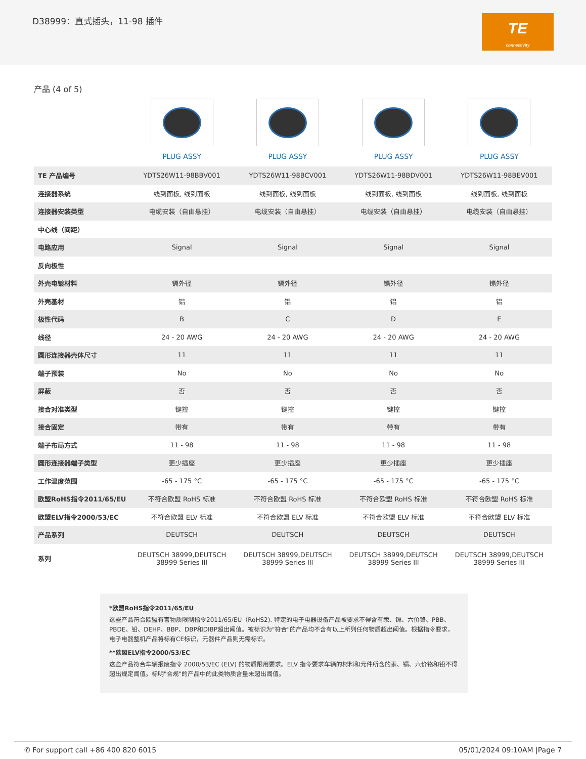D38999：直式插头，11-98 插件
TE
connectivity
产品 (4 of 5)
| | PLUG ASSY | PLUG ASSY | PLUG ASSY | PLUG ASSY |
| TE 产品编号 | YDTS26W11-98BBV001 | YDTS26W11-98BCV001 | YDTS26W11-98BDV001 | YDTS26W11-98BEV001 |
| 连接器系统 | 线到面板, 线到面板 | 线到面板, 线到面板 | 线到面板, 线到面板 | 线到面板, 线到面板 |
| 连接器安装类型 | 电缆安装（自由悬挂） | 电缆安装（自由悬挂） | 电缆安装（自由悬挂） | 电缆安装（自由悬挂） |
| 中心线（间距） | | | | |
| 电路应用 | Signal | Signal | Signal | Signal |
| 反向极性 | | | | |
| 外壳电镀材料 | 镉外径 | 镉外径 | 镉外径 | 镉外径 |
| 外壳基材 | 铝 | 铝 | 铝 | 铝 |
| 极性代码 | B | C | D | E |
| 线径 | 24 - 20 AWG | 24 - 20 AWG | 24 - 20 AWG | 24 - 20 AWG |
| 圆形连接器壳体尺寸 | 11 | 11 | 11 | 11 |
| 端子预装 | No | No | No | No |
| 屏蔽 | 否 | 否 | 否 | 否 |
| 接合对准类型 | 键控 | 键控 | 键控 | 键控 |
| 接合固定 | 带有 | 带有 | 带有 | 带有 |
| 端子布局方式 | 11 - 98 | 11 - 98 | 11 - 98 | 11 - 98 |
| 圆形连接器端子类型 | 更少插座 | 更少插座 | 更少插座 | 更少插座 |
| 工作温度范围 | -65 - 175 °C | -65 - 175 °C | -65 - 175 °C | -65 - 175 °C |
| 欧盟RoHS指令2011/65/EU | 不符合欧盟 RoHS 标准 | 不符合欧盟 RoHS 标准 | 不符合欧盟 RoHS 标准 | 不符合欧盟 RoHS 标准 |
| 欧盟ELV指令2000/53/EC | 不符合欧盟 ELV 标准 | 不符合欧盟 ELV 标准 | 不符合欧盟 ELV 标准 | 不符合欧盟 ELV 标准 |
| 产品系列 | DEUTSCH | DEUTSCH | DEUTSCH | DEUTSCH |
| 系列 | DEUTSCH 38999,DEUTSCH 38999 Series III | DEUTSCH 38999,DEUTSCH 38999 Series III | DEUTSCH 38999,DEUTSCH 38999 Series III | DEUTSCH 38999,DEUTSCH 38999 Series III |
*欧盟RoHS指令2011/65/EU
这些产品符合欧盟有害物质限制指令2011/65/EU（RoHS2). 特定的电子电器设备产品被要求不得含有汞、镉、六价铬、PBB、PBDE、铅、DEHP、BBP、DBP和DIBP超出阈值。被标识为"符合"的产品均不含有以上所列任何物质超出阈值。根据指令要求，电子电器整机产品将标有CE标识，元器件产品则无需标识。
**欧盟ELV指令2000/53/EC
这些产品符合车辆报废指令 2000/53/EC (ELV) 的物质限用要求。ELV 指令要求车辆的材料和元件所含的汞、镉、六价铬和铅不得超出规定阈值。标明"合规"的产品中的此类物质含量未超出阈值。
✆ For support call +86 400 820 6015 05/01/2024 09:10AM |Page 7